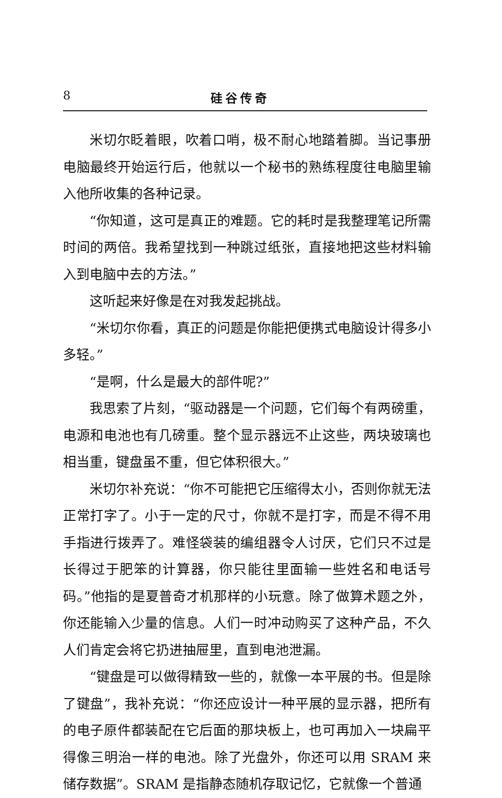8 硅谷传奇
米切尔眨着眼，吹着口哨，极不耐心地踏着脚。当记事册电脑最终开始运行后，他就以一个秘书的熟练程度往电脑里输入他所收集的各种记录。
“你知道，这可是真正的难题。它的耗时是我整理笔记所需时间的两倍。我希望找到一种跳过纸张，直接地把这些材料输入到电脑中去的方法。”
这听起来好像是在对我发起挑战。
“米切尔你看，真正的问题是你能把便携式电脑设计得多小多轻。”
“是啊，什么是最大的部件呢?”
我思索了片刻，“驱动器是一个问题，它们每个有两磅重，电源和电池也有几磅重。整个显示器远不止这些，两块玻璃也相当重，键盘虽不重，但它体积很大。”
米切尔补充说：“你不可能把它压缩得太小，否则你就无法正常打字了。小于一定的尺寸，你就不是打字，而是不得不用手指进行拨弄了。难怪袋装的编组器令人讨厌，它们只不过是长得过于肥笨的计算器，你只能往里面输一些姓名和电话号码。”他指的是夏普奇才机那样的小玩意。除了做算术题之外，你还能输入少量的信息。人们一时冲动购买了这种产品，不久人们肯定会将它扔进抽屉里，直到电池泄漏。
“键盘是可以做得精致一些的，就像一本平展的书。但是除了键盘”，我补充说：“你还应设计一种平展的显示器，把所有的电子原件都装配在它后面的那块板上，也可再加入一块扁平得像三明治一样的电池。除了光盘外，你还可以用 SRAM 来储存数据”。SRAM 是指静态随机存取记忆，它就像一个普通